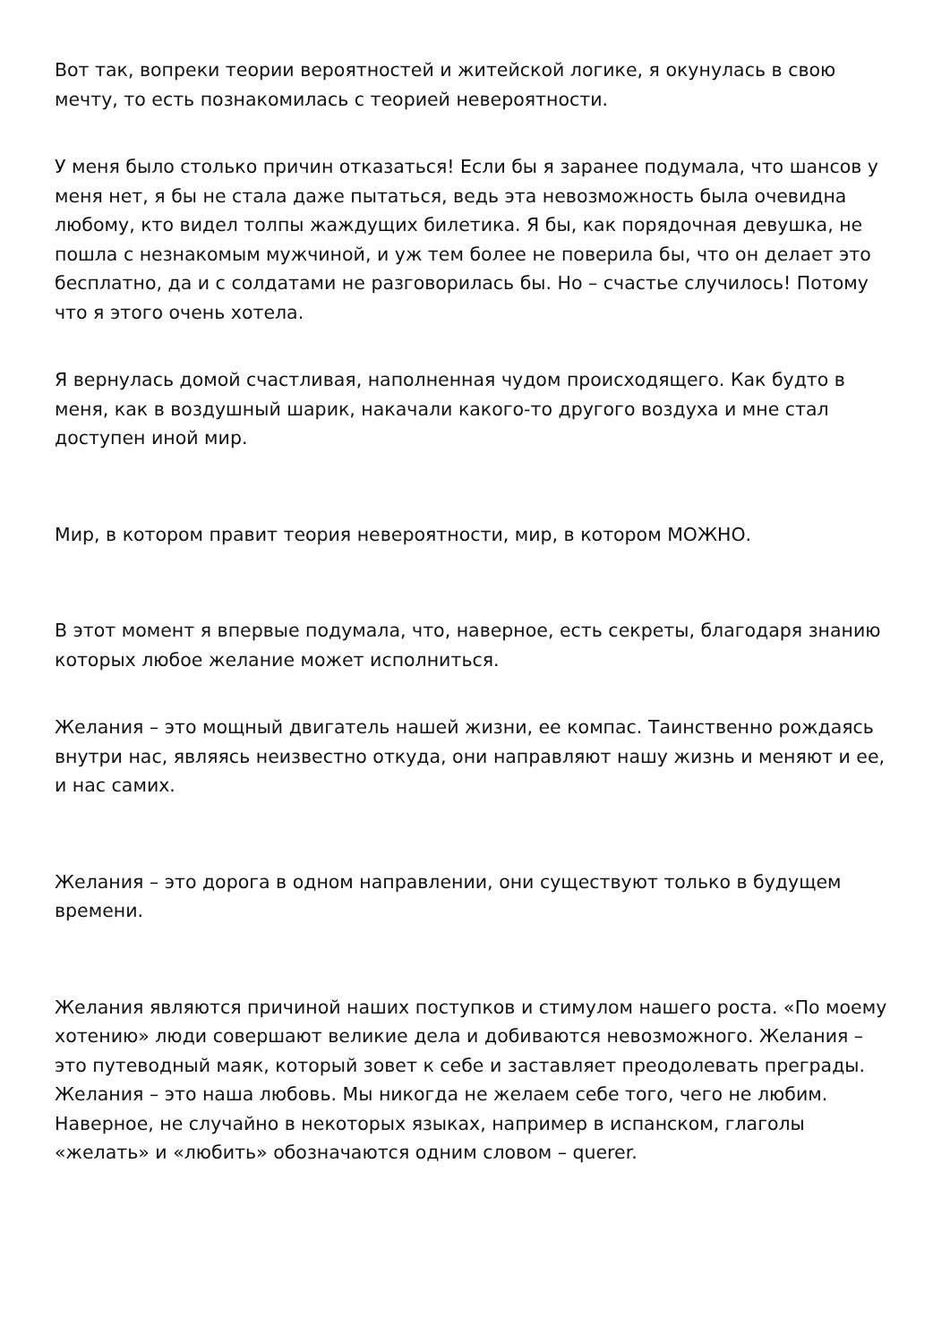Вот так, вопреки теории вероятностей и житейской логике, я окунулась в свою мечту, то есть познакомилась с теорией невероятности.
У меня было столько причин отказаться! Если бы я заранее подумала, что шансов у меня нет, я бы не стала даже пытаться, ведь эта невозможность была очевидна любому, кто видел толпы жаждущих билетика. Я бы, как порядочная девушка, не пошла с незнакомым мужчиной, и уж тем более не поверила бы, что он делает это бесплатно, да и с солдатами не разговорилась бы. Но – счастье случилось! Потому что я этого очень хотела.
Я вернулась домой счастливая, наполненная чудом происходящего. Как будто в меня, как в воздушный шарик, накачали какого-то другого воздуха и мне стал доступен иной мир.
Мир, в котором правит теория невероятности, мир, в котором МОЖНО.
В этот момент я впервые подумала, что, наверное, есть секреты, благодаря знанию которых любое желание может исполниться.
Желания – это мощный двигатель нашей жизни, ее компас. Таинственно рождаясь внутри нас, являясь неизвестно откуда, они направляют нашу жизнь и меняют и ее, и нас самих.
Желания – это дорога в одном направлении, они существуют только в будущем времени.
Желания являются причиной наших поступков и стимулом нашего роста. «По моему хотению» люди совершают великие дела и добиваются невозможного. Желания – это путеводный маяк, который зовет к себе и заставляет преодолевать преграды. Желания – это наша любовь. Мы никогда не желаем себе того, чего не любим. Наверное, не случайно в некоторых языках, например в испанском, глаголы «желать» и «любить» обозначаются одним словом – querer.